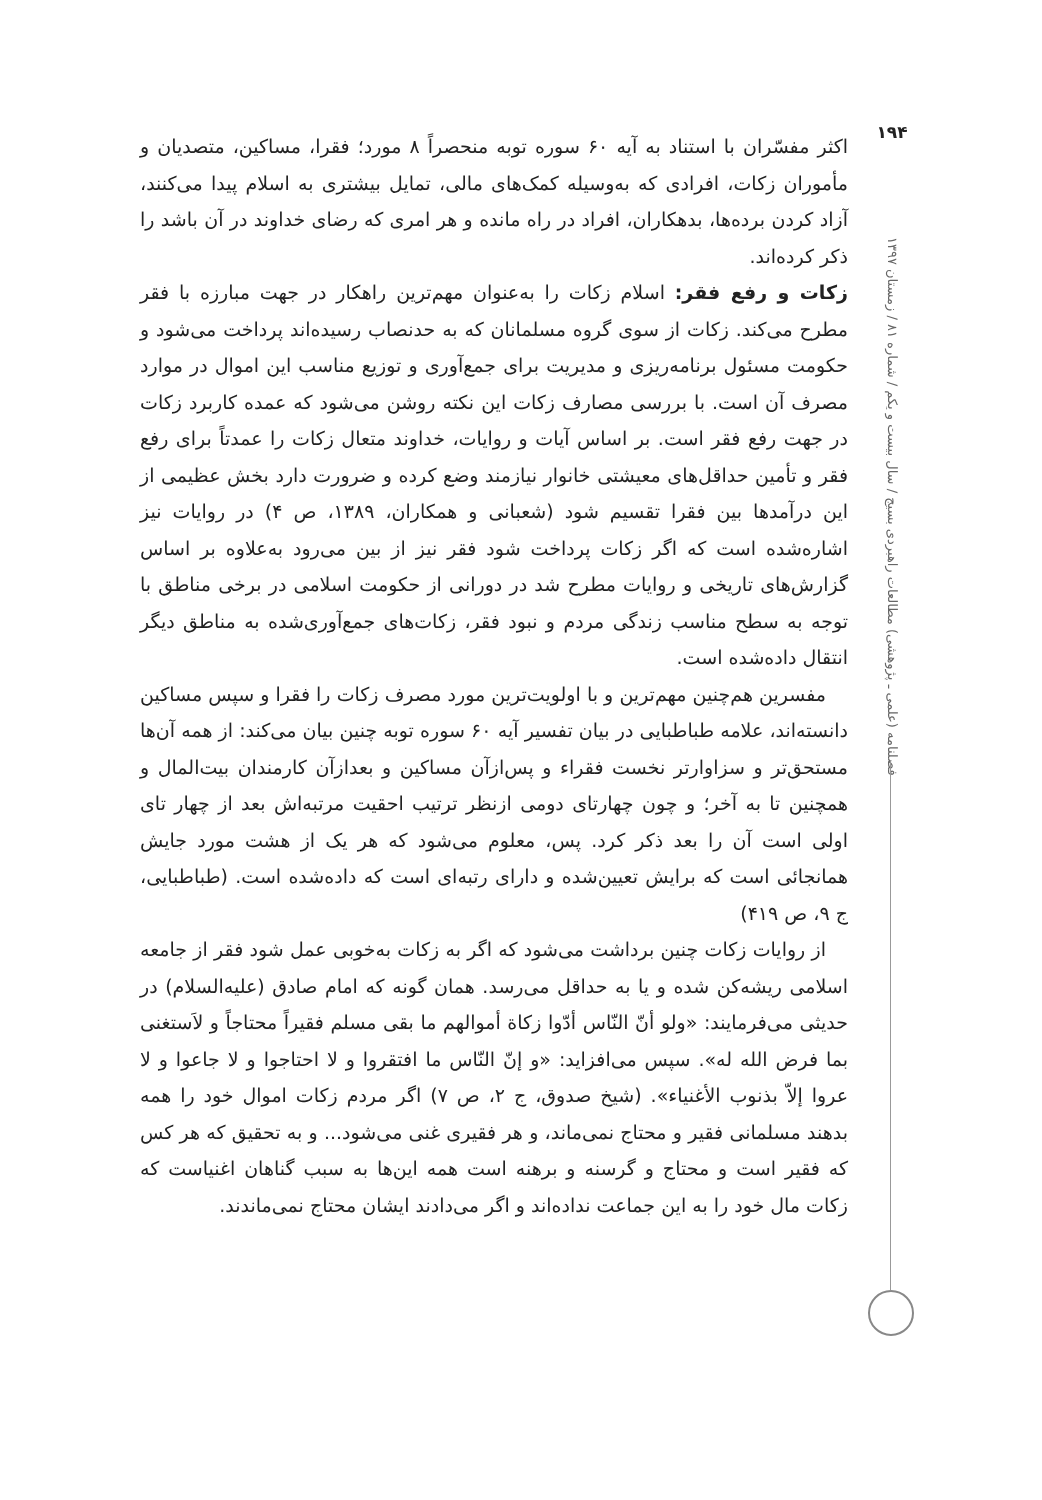۱۹۴
فصلنامه (علمی ـ پژوهشی) مطالعات راهبردی بسیج / سال بیست و یکم / شماره ۸۱ / زمستان ۱۳۹۷
اکثر مفسّران با استناد به آیه ۶۰ سوره توبه منحصراً ۸ مورد؛ فقرا، مساکین، متصدیان و مأموران زکات، افرادی که به‌وسیله کمک‌های مالی، تمایل بیشتری به اسلام پیدا می‌کنند، آزاد کردن برده‌ها، بدهکاران، افراد در راه مانده و هر امری که رضای خداوند در آن باشد را ذکر کرده‌اند.
زکات و رفع فقر: اسلام زکات را به‌عنوان مهم‌ترین راهکار در جهت مبارزه با فقر مطرح می‌کند. زکات از سوی گروه مسلمانان که به حدنصاب رسیده‌اند پرداخت می‌شود و حکومت مسئول برنامه‌ریزی و مدیریت برای جمع‌آوری و توزیع مناسب این اموال در موارد مصرف آن است. با بررسی مصارف زکات این نکته روشن می‌شود که عمده کاربرد زکات در جهت رفع فقر است. بر اساس آیات و روایات، خداوند متعال زکات را عمدتاً برای رفع فقر و تأمین حداقل‌های معیشتی خانوار نیازمند وضع کرده و ضرورت دارد بخش عظیمی از این درآمدها بین فقرا تقسیم شود (شعبانی و همکاران، ۱۳۸۹، ص ۴) در روایات نیز اشاره‌شده است که اگر زکات پرداخت شود فقر نیز از بین می‌رود به‌علاوه بر اساس گزارش‌های تاریخی و روایات مطرح شد در دورانی از حکومت اسلامی در برخی مناطق با توجه به سطح مناسب زندگی مردم و نبود فقر، زکات‌های جمع‌آوری‌شده به مناطق دیگر انتقال داده‌شده است.
مفسرین هم‌چنین مهم‌ترین و با اولویت‌ترین مورد مصرف زکات را فقرا و سپس مساکین دانسته‌اند، علامه طباطبایی در بیان تفسیر آیه ۶۰ سوره توبه چنین بیان می‌کند: از همه آن‌ها مستحق‌تر و سزاوارتر نخست فقراء و پس‌ازآن مساکین و بعدازآن کارمندان بیت‌المال و همچنین تا به آخر؛ و چون چهارتای دومی ازنظر ترتیب احقیت مرتبه‌اش بعد از چهار تای اولی است آن را بعد ذکر کرد. پس، معلوم می‌شود که هر یک از هشت مورد جایش همانجائی است که برایش تعیین‌شده و دارای رتبه‌ای است که داده‌شده است. (طباطبایی، ج ۹، ص ۴۱۹)
از روایات زکات چنین برداشت می‌شود که اگر به زکات به‌خوبی عمل شود فقر از جامعه اسلامی ریشه‌کن شده و یا به حداقل می‌رسد. همان گونه که امام صادق (علیه‌السلام) در حدیثی می‌فرمایند: «ولو أنّ النّاس أدّوا زکاة أموالهم ما بقی مسلم فقیراً محتاجاً و لاَستغنی بما فرض الله له». سپس می‌افزاید: «و إنّ النّاس ما افتقروا و لا احتاجوا و لا جاعوا و لا عروا إلاّ بذنوب الأغنیاء». (شیخ صدوق، ج ۲، ص ۷) اگر مردم زکات اموال خود را همه بدهند مسلمانی فقیر و محتاج نمی‌ماند، و هر فقیری غنی می‌شود... و به تحقیق که هر کس که فقیر است و محتاج و گرسنه و برهنه است همه این‌ها به سبب گناهان اغنیاست که زکات مال خود را به این جماعت نداده‌اند و اگر می‌دادند ایشان محتاج نمی‌ماندند.